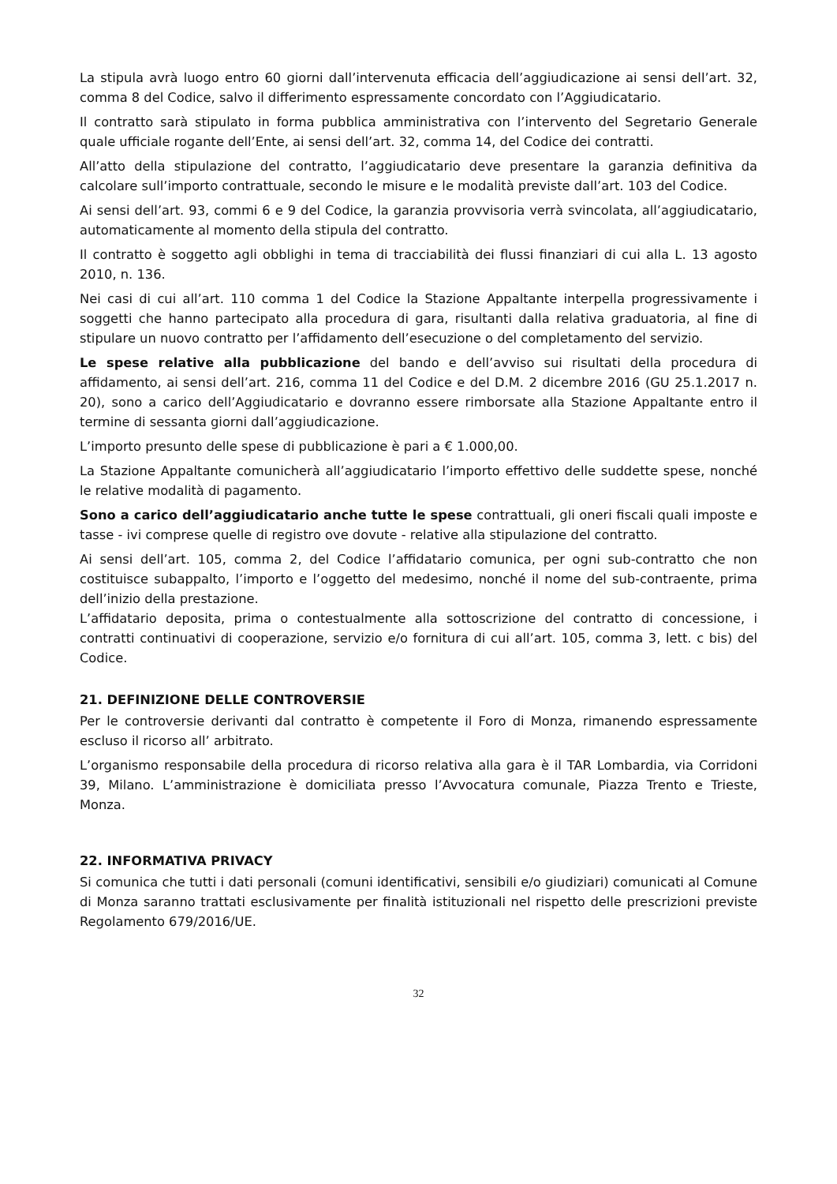La stipula avrà luogo entro 60 giorni dall’intervenuta efficacia dell’aggiudicazione ai sensi dell’art. 32, comma 8 del Codice, salvo il differimento espressamente concordato con l’Aggiudicatario.
Il contratto sarà stipulato in forma pubblica amministrativa con l’intervento del Segretario Generale quale ufficiale rogante dell’Ente, ai sensi dell’art. 32, comma 14, del Codice dei contratti.
All’atto della stipulazione del contratto, l’aggiudicatario deve presentare la garanzia definitiva da calcolare sull’importo contrattuale, secondo le misure e le modalità previste dall’art. 103 del Codice.
Ai sensi dell’art. 93, commi 6 e 9 del Codice, la garanzia provvisoria verrà svincolata, all’aggiudicatario, automaticamente al momento della stipula del contratto.
Il contratto è soggetto agli obblighi in tema di tracciabilità dei flussi finanziari di cui alla L. 13 agosto 2010, n. 136.
Nei casi di cui all’art. 110 comma 1 del Codice la Stazione Appaltante interpella progressivamente i soggetti che hanno partecipato alla procedura di gara, risultanti dalla relativa graduatoria, al fine di stipulare un nuovo contratto per l’affidamento dell’esecuzione o del completamento del servizio.
Le spese relative alla pubblicazione del bando e dell’avviso sui risultati della procedura di affidamento, ai sensi dell’art. 216, comma 11 del Codice e del D.M. 2 dicembre 2016 (GU 25.1.2017 n. 20), sono a carico dell’Aggiudicatario e dovranno essere rimborsate alla Stazione Appaltante entro il termine di sessanta giorni dall’aggiudicazione.
L’importo presunto delle spese di pubblicazione è pari a € 1.000,00.
La Stazione Appaltante comunicherà all’aggiudicatario l’importo effettivo delle suddette spese, nonché le relative modalità di pagamento.
Sono a carico dell’aggiudicatario anche tutte le spese contrattuali, gli oneri fiscali quali imposte e tasse - ivi comprese quelle di registro ove dovute - relative alla stipulazione del contratto.
Ai sensi dell’art. 105, comma 2, del Codice l’affidatario comunica, per ogni sub-contratto che non costituisce subappalto, l’importo e l’oggetto del medesimo, nonché il nome del sub-contraente, prima dell’inizio della prestazione.
L’affidatario deposita, prima o contestualmente alla sottoscrizione del contratto di concessione, i contratti continuativi di cooperazione, servizio e/o fornitura di cui all’art. 105, comma 3, lett. c bis) del Codice.
21. DEFINIZIONE DELLE CONTROVERSIE
Per le controversie derivanti dal contratto è competente il Foro di Monza, rimanendo espressamente escluso il ricorso all’ arbitrato.
L’organismo responsabile della procedura di ricorso relativa alla gara è il TAR Lombardia, via Corridoni 39, Milano. L’amministrazione è domiciliata presso l’Avvocatura comunale, Piazza Trento e Trieste, Monza.
22. INFORMATIVA PRIVACY
Si comunica che tutti i dati personali (comuni identificativi, sensibili e/o giudiziari) comunicati al Comune di Monza saranno trattati esclusivamente per finalità istituzionali nel rispetto delle prescrizioni previste Regolamento 679/2016/UE.
32